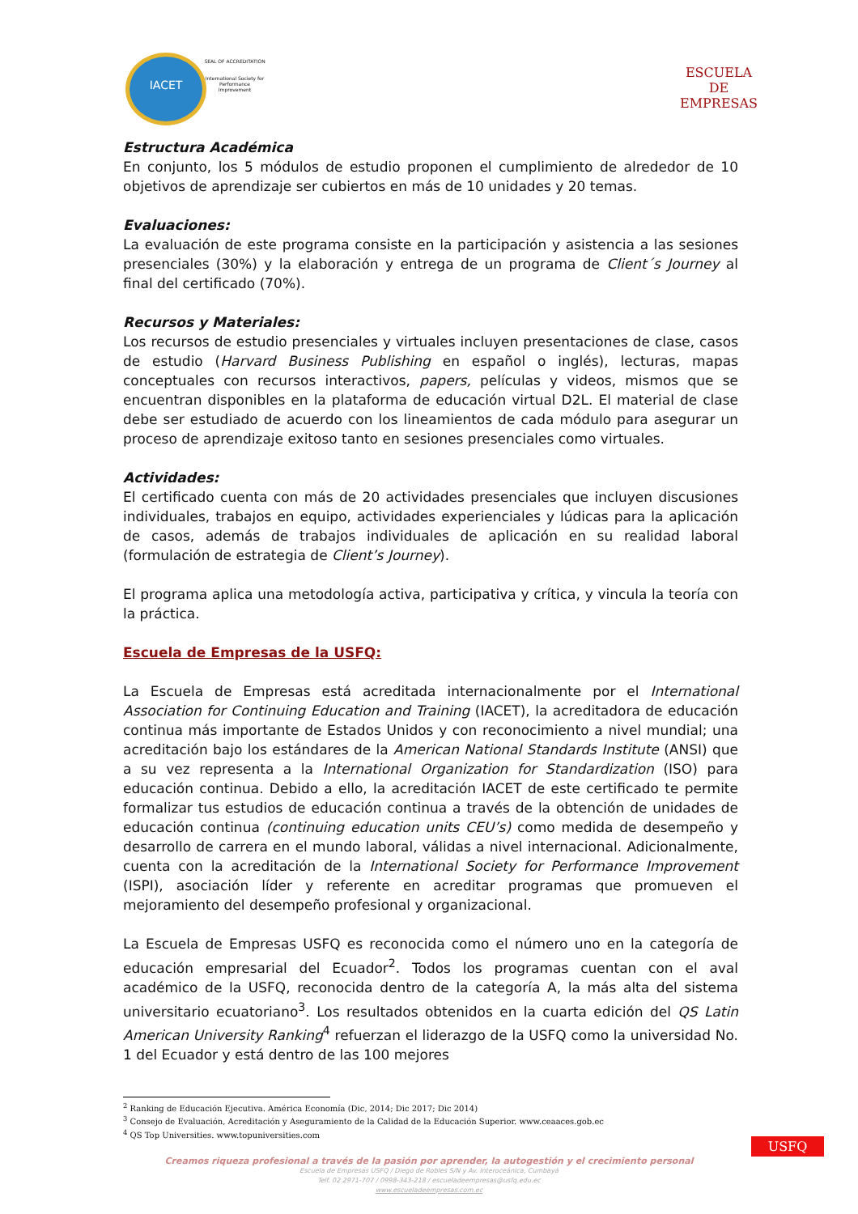IACET
SEAL OF ACCREDITATION
International Society for Performance Improvement
ESCUELA
DE
EMPRESAS
Estructura Académica
En conjunto, los 5 módulos de estudio proponen el cumplimiento de alrededor de 10 objetivos de aprendizaje ser cubiertos en más de 10 unidades y 20 temas.
Evaluaciones:
La evaluación de este programa consiste en la participación y asistencia a las sesiones presenciales (30%) y la elaboración y entrega de un programa de Client´s Journey al final del certificado (70%).
Recursos y Materiales:
Los recursos de estudio presenciales y virtuales incluyen presentaciones de clase, casos de estudio (Harvard Business Publishing en español o inglés), lecturas, mapas conceptuales con recursos interactivos, papers, películas y videos, mismos que se encuentran disponibles en la plataforma de educación virtual D2L. El material de clase debe ser estudiado de acuerdo con los lineamientos de cada módulo para asegurar un proceso de aprendizaje exitoso tanto en sesiones presenciales como virtuales.
Actividades:
El certificado cuenta con más de 20 actividades presenciales que incluyen discusiones individuales, trabajos en equipo, actividades experienciales y lúdicas para la aplicación de casos, además de trabajos individuales de aplicación en su realidad laboral (formulación de estrategia de Client’s Journey).
El programa aplica una metodología activa, participativa y crítica, y vincula la teoría con la práctica.
Escuela de Empresas de la USFQ:
La Escuela de Empresas está acreditada internacionalmente por el International Association for Continuing Education and Training (IACET), la acreditadora de educación continua más importante de Estados Unidos y con reconocimiento a nivel mundial; una acreditación bajo los estándares de la American National Standards Institute (ANSI) que a su vez representa a la International Organization for Standardization (ISO) para educación continua. Debido a ello, la acreditación IACET de este certificado te permite formalizar tus estudios de educación continua a través de la obtención de unidades de educación continua (continuing education units CEU’s) como medida de desempeño y desarrollo de carrera en el mundo laboral, válidas a nivel internacional. Adicionalmente, cuenta con la acreditación de la International Society for Performance Improvement (ISPI), asociación líder y referente en acreditar programas que promueven el mejoramiento del desempeño profesional y organizacional.
La Escuela de Empresas USFQ es reconocida como el número uno en la categoría de educación empresarial del Ecuador<sup>2</sup>. Todos los programas cuentan con el aval académico de la USFQ, reconocida dentro de la categoría A, la más alta del sistema universitario ecuatoriano<sup>3</sup>. Los resultados obtenidos en la cuarta edición del QS Latin American University Ranking<sup>4</sup> refuerzan el liderazgo de la USFQ como la universidad No. 1 del Ecuador y está dentro de las 100 mejores
<sup>2</sup> Ranking de Educación Ejecutiva. América Economía (Dic, 2014; Dic 2017; Dic 2014)
<sup>3</sup> Consejo de Evaluación, Acreditación y Aseguramiento de la Calidad de la Educación Superior. www.ceaaces.gob.ec
<sup>4</sup> QS Top Universities. www.topuniversities.com
Creamos riqueza profesional a través de la pasión por aprender, la autogestión y el crecimiento personal
Escuela de Empresas USFQ / Diego de Robles S/N y Av. Interoceánica, Cumbayá
Telf. 02 2971-707 / 0998-343-218 / escueladeempresas@usfq.edu.ec
www.escueladeempresas.com.ec
USFQ